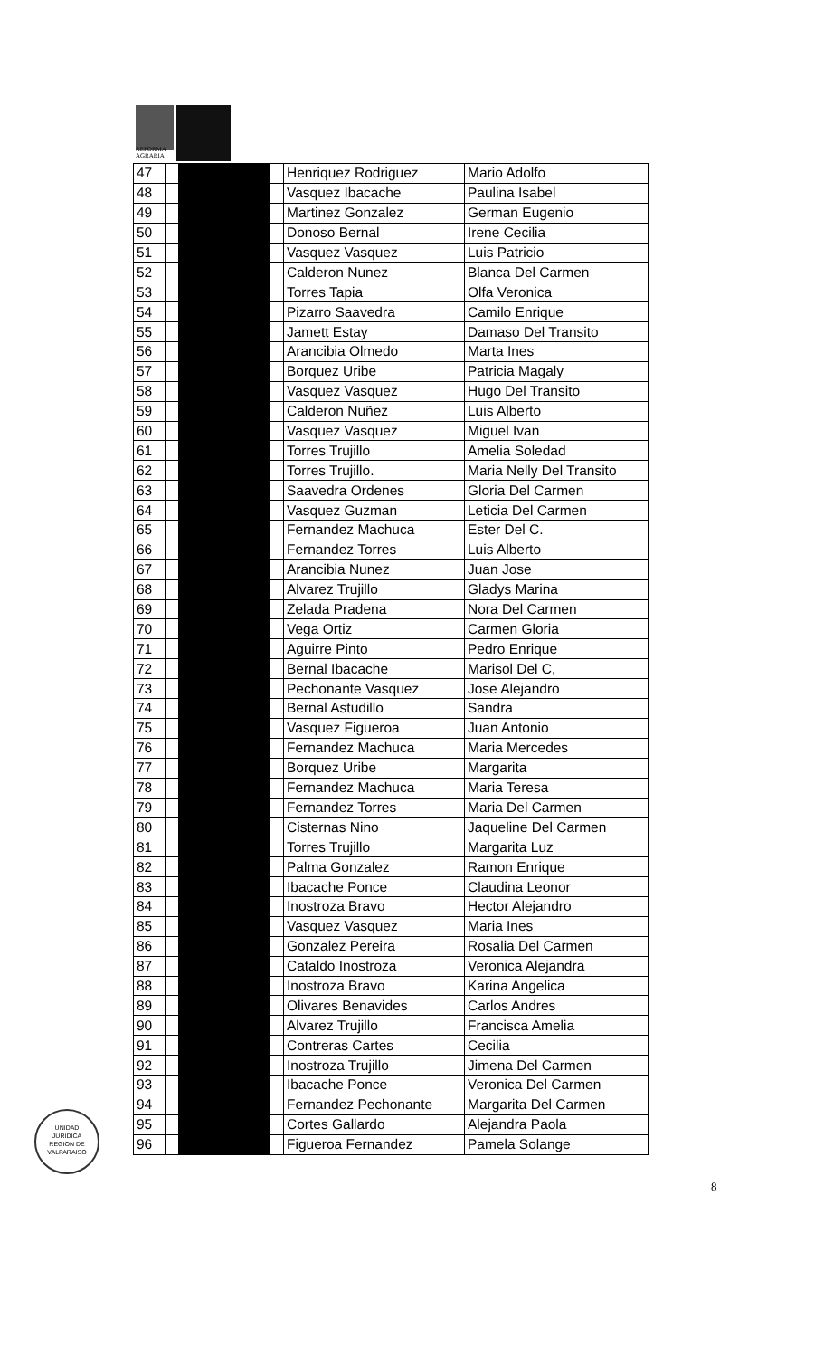REFORMA
AGRARIA
| 47 | | | | Henriquez Rodriguez | Mario Adolfo |
| 48 | | | | Vasquez Ibacache | Paulina Isabel |
| 49 | | | | Martinez Gonzalez | German Eugenio |
| 50 | | | | Donoso Bernal | Irene Cecilia |
| 51 | | | | Vasquez Vasquez | Luis Patricio |
| 52 | | | | Calderon Nunez | Blanca Del Carmen |
| 53 | | | | Torres Tapia | Olfa Veronica |
| 54 | | | | Pizarro Saavedra | Camilo Enrique |
| 55 | | | | Jamett Estay | Damaso Del Transito |
| 56 | | | | Arancibia Olmedo | Marta Ines |
| 57 | | | | Borquez Uribe | Patricia Magaly |
| 58 | | | | Vasquez Vasquez | Hugo Del Transito |
| 59 | | | | Calderon Nuñez | Luis Alberto |
| 60 | | | | Vasquez Vasquez | Miguel Ivan |
| 61 | | | | Torres Trujillo | Amelia Soledad |
| 62 | | | | Torres Trujillo. | Maria Nelly Del Transito |
| 63 | | | | Saavedra Ordenes | Gloria Del Carmen |
| 64 | | | | Vasquez Guzman | Leticia Del Carmen |
| 65 | | | | Fernandez Machuca | Ester Del C. |
| 66 | | | | Fernandez Torres | Luis Alberto |
| 67 | | | | Arancibia Nunez | Juan Jose |
| 68 | | | | Alvarez Trujillo | Gladys Marina |
| 69 | | | | Zelada Pradena | Nora Del Carmen |
| 70 | | | | Vega Ortiz | Carmen Gloria |
| 71 | | | | Aguirre Pinto | Pedro Enrique |
| 72 | | | | Bernal Ibacache | Marisol Del C, |
| 73 | | | | Pechonante Vasquez | Jose Alejandro |
| 74 | | | | Bernal Astudillo | Sandra |
| 75 | | | | Vasquez Figueroa | Juan Antonio |
| 76 | | | | Fernandez Machuca | Maria Mercedes |
| 77 | | | | Borquez Uribe | Margarita |
| 78 | | | | Fernandez Machuca | Maria Teresa |
| 79 | | | | Fernandez Torres | Maria Del Carmen |
| 80 | | | | Cisternas Nino | Jaqueline Del Carmen |
| 81 | | | | Torres Trujillo | Margarita Luz |
| 82 | | | | Palma Gonzalez | Ramon Enrique |
| 83 | | | | Ibacache Ponce | Claudina Leonor |
| 84 | | | | Inostroza Bravo | Hector Alejandro |
| 85 | | | | Vasquez Vasquez | Maria Ines |
| 86 | | | | Gonzalez Pereira | Rosalia Del Carmen |
| 87 | | | | Cataldo Inostroza | Veronica Alejandra |
| 88 | | | | Inostroza Bravo | Karina Angelica |
| 89 | | | | Olivares Benavides | Carlos Andres |
| 90 | | | | Alvarez Trujillo | Francisca Amelia |
| 91 | | | | Contreras Cartes | Cecilia |
| 92 | | | | Inostroza Trujillo | Jimena Del Carmen |
| 93 | | | | Ibacache Ponce | Veronica Del Carmen |
| 94 | | | | Fernandez Pechonante | Margarita Del Carmen |
| 95 | | | | Cortes Gallardo | Alejandra Paola |
| 96 | | | | Figueroa Fernandez | Pamela Solange |
UNIDAD
JURIDICA
REGION DE
VALPARAISO
8